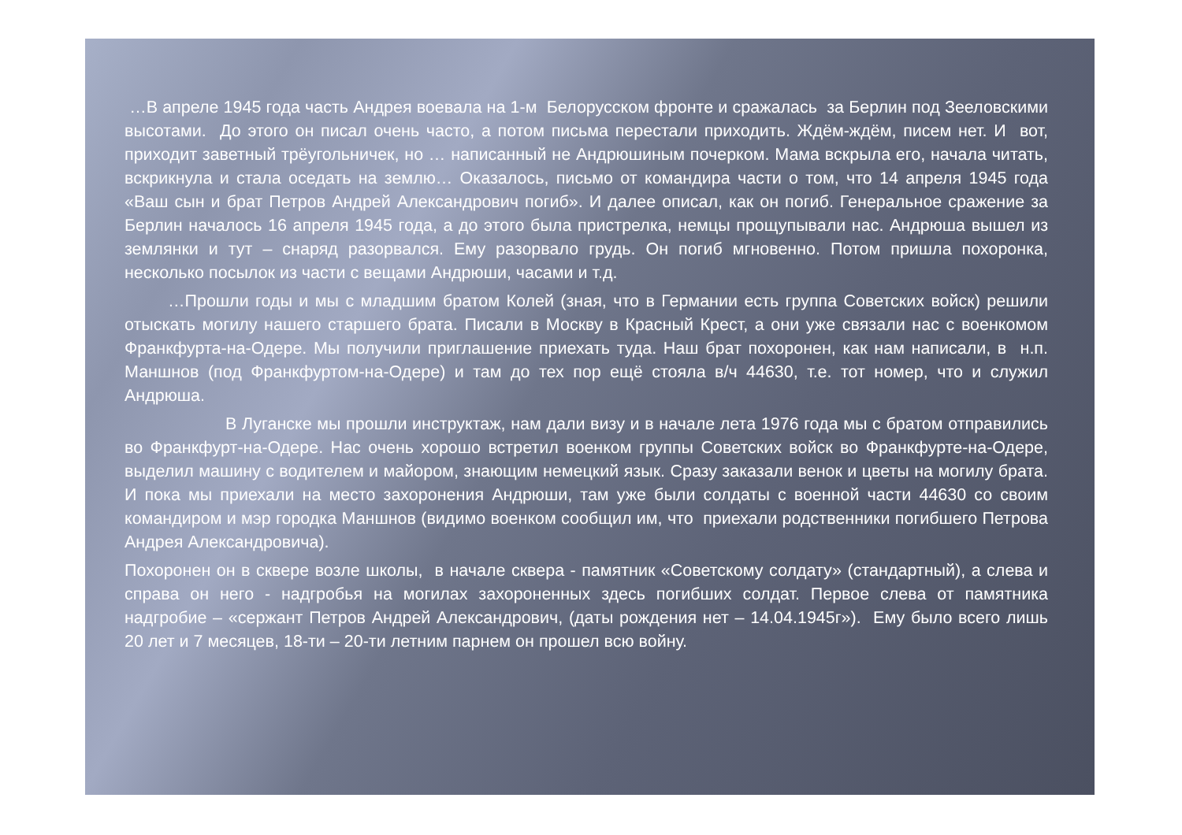…В апреле 1945 года часть Андрея воевала на 1-м Белорусском фронте и сражалась за Берлин под Зееловскими высотами. До этого он писал очень часто, а потом письма перестали приходить. Ждём-ждём, писем нет. И вот, приходит заветный трёугольничек, но … написанный не Андрюшиным почерком. Мама вскрыла его, начала читать, вскрикнула и стала оседать на землю… Оказалось, письмо от командира части о том, что 14 апреля 1945 года «Ваш сын и брат Петров Андрей Александрович погиб». И далее описал, как он погиб. Генеральное сражение за Берлин началось 16 апреля 1945 года, а до этого была пристрелка, немцы прощупывали нас. Андрюша вышел из землянки и тут – снаряд разорвался. Ему разорвало грудь. Он погиб мгновенно. Потом пришла похоронка, несколько посылок из части с вещами Андрюши, часами и т.д.
…Прошли годы и мы с младшим братом Колей (зная, что в Германии есть группа Советских войск) решили отыскать могилу нашего старшего брата. Писали в Москву в Красный Крест, а они уже связали нас с военкомом Франкфурта-на-Одере. Мы получили приглашение приехать туда. Наш брат похоронен, как нам написали, в н.п. Маншнов (под Франкфуртом-на-Одере) и там до тех пор ещё стояла в/ч 44630, т.е. тот номер, что и служил Андрюша.
В Луганске мы прошли инструктаж, нам дали визу и в начале лета 1976 года мы с братом отправились во Франкфурт-на-Одере. Нас очень хорошо встретил военком группы Советских войск во Франкфурте-на-Одере, выделил машину с водителем и майором, знающим немецкий язык. Сразу заказали венок и цветы на могилу брата. И пока мы приехали на место захоронения Андрюши, там уже были солдаты с военной части 44630 со своим командиром и мэр городка Маншнов (видимо военком сообщил им, что приехали родственники погибшего Петрова Андрея Александровича).
Похоронен он в сквере возле школы, в начале сквера - памятник «Советскому солдату» (стандартный), а слева и справа он него - надгробья на могилах захороненных здесь погибших солдат. Первое слева от памятника надгробие – «сержант Петров Андрей Александрович, (даты рождения нет – 14.04.1945г»). Ему было всего лишь 20 лет и 7 месяцев, 18-ти – 20-ти летним парнем он прошел всю войну.